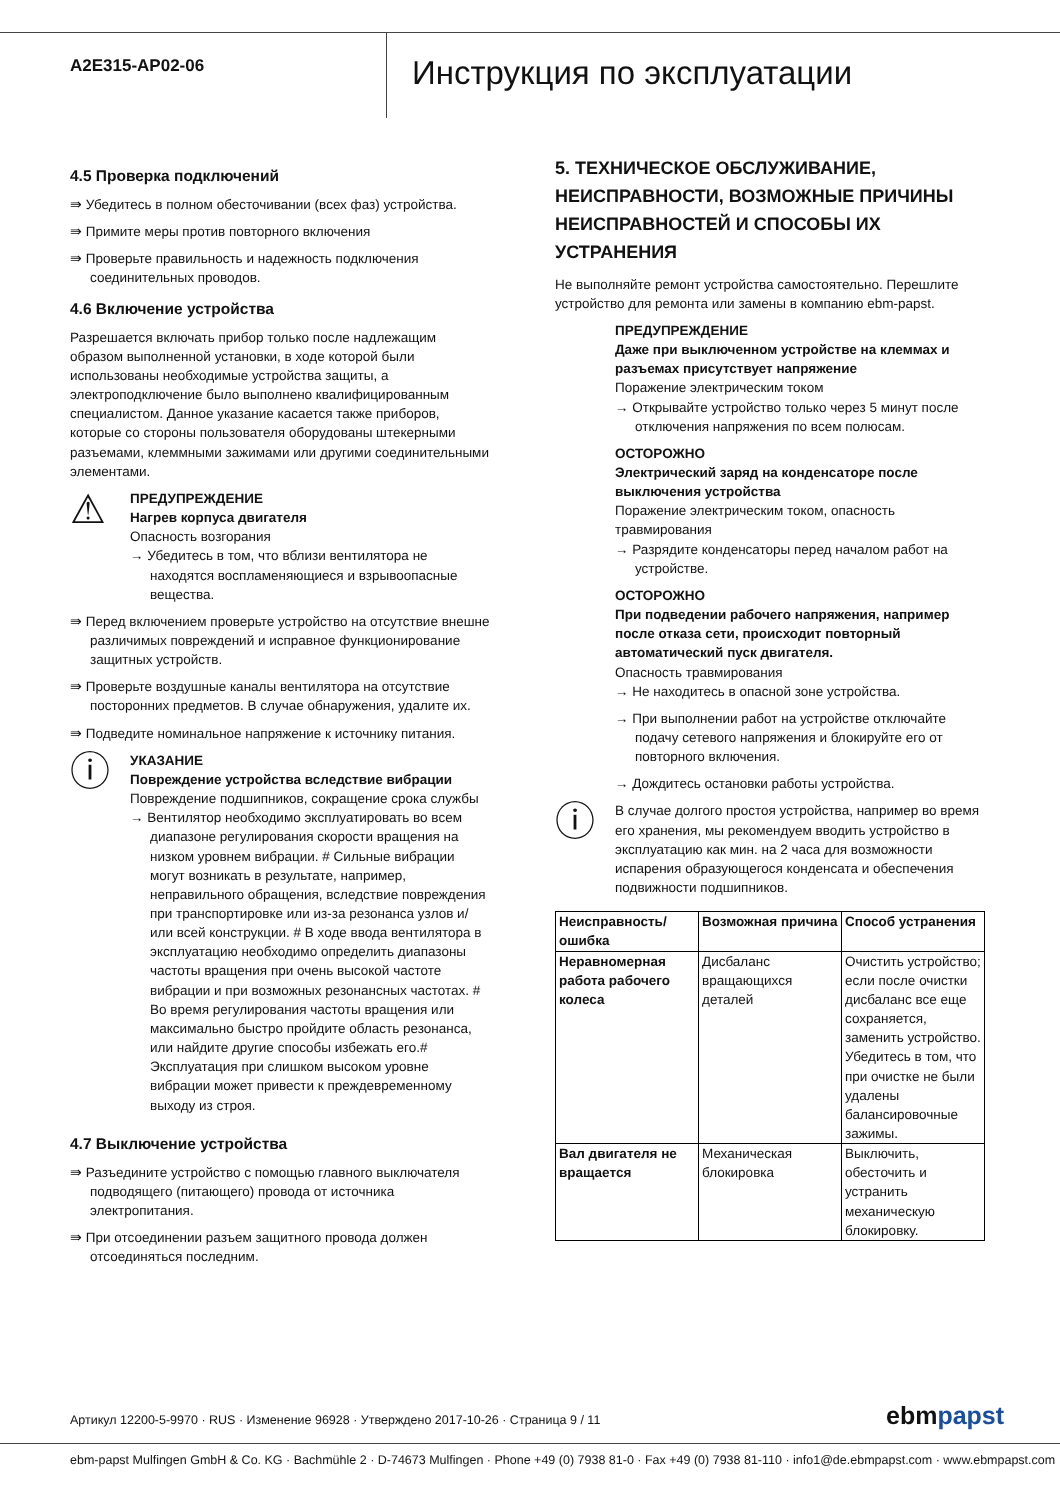A2E315-AP02-06
Инструкция по эксплуатации
4.5 Проверка подключений
⇛ Убедитесь в полном обесточивании (всех фаз) устройства.
⇛ Примите меры против повторного включения
⇛ Проверьте правильность и надежность подключения соединительных проводов.
4.6 Включение устройства
Разрешается включать прибор только после надлежащим образом выполненной установки, в ходе которой были использованы необходимые устройства защиты, а электроподключение было выполнено квалифицированным специалистом. Данное указание касается также приборов, которые со стороны пользователя оборудованы штекерными разъемами, клеммными зажимами или другими соединительными элементами.
⚠
ПРЕДУПРЕЖДЕНИЕ
Нагрев корпуса двигателя
Опасность возгорания
→ Убедитесь в том, что вблизи вентилятора не находятся воспламеняющиеся и взрывоопасные вещества.
⇛ Перед включением проверьте устройство на отсутствие внешне различимых повреждений и исправное функционирование защитных устройств.
⇛ Проверьте воздушные каналы вентилятора на отсутствие посторонних предметов. В случае обнаружения, удалите их.
⇛ Подведите номинальное напряжение к источнику питания.
ⓘ
УКАЗАНИЕ
Повреждение устройства вследствие вибрации
Повреждение подшипников, сокращение срока службы
→ Вентилятор необходимо эксплуатировать во всем диапазоне регулирования скорости вращения на низком уровнем вибрации. # Сильные вибрации могут возникать в результате, например, неправильного обращения, вследствие повреждения при транспортировке или из-за резонанса узлов и/или всей конструкции. # В ходе ввода вентилятора в эксплуатацию необходимо определить диапазоны частоты вращения при очень высокой частоте вибрации и при возможных резонансных частотах. # Во время регулирования частоты вращения или максимально быстро пройдите область резонанса, или найдите другие способы избежать его.# Эксплуатация при слишком высоком уровне вибрации может привести к преждевременному выходу из строя.
4.7 Выключение устройства
⇛ Разъедините устройство с помощью главного выключателя подводящего (питающего) провода от источника электропитания.
⇛ При отсоединении разъем защитного провода должен отсоединяться последним.
5. ТЕХНИЧЕСКОЕ ОБСЛУЖИВАНИЕ, НЕИСПРАВНОСТИ, ВОЗМОЖНЫЕ ПРИЧИНЫ НЕИСПРАВНОСТЕЙ И СПОСОБЫ ИХ УСТРАНЕНИЯ
Не выполняйте ремонт устройства самостоятельно. Перешлите устройство для ремонта или замены в компанию ebm-papst.
ПРЕДУПРЕЖДЕНИЕ
Даже при выключенном устройстве на клеммах и разъемах присутствует напряжение
Поражение электрическим током
→ Открывайте устройство только через 5 минут после отключения напряжения по всем полюсам.
ОСТОРОЖНО
Электрический заряд на конденсаторе после выключения устройства
Поражение электрическим током, опасность травмирования
→ Разрядите конденсаторы перед началом работ на устройстве.
ОСТОРОЖНО
При подведении рабочего напряжения, например после отказа сети, происходит повторный автоматический пуск двигателя.
Опасность травмирования
→ Не находитесь в опасной зоне устройства.
→ При выполнении работ на устройстве отключайте подачу сетевого напряжения и блокируйте его от повторного включения.
→ Дождитесь остановки работы устройства.
ⓘ
В случае долгого простоя устройства, например во время его хранения, мы рекомендуем вводить устройство в эксплуатацию как мин. на 2 часа для возможности испарения образующегося конденсата и обеспечения подвижности подшипников.
| Неисправность/ ошибка | Возможная причина | Способ устранения |
| --- | --- | --- |
| Неравномерная работа рабочего колеса | Дисбаланс вращающихся деталей | Очистить устройство; если после очистки дисбаланс все еще сохраняется, заменить устройство. Убедитесь в том, что при очистке не были удалены балансировочные зажимы. |
| Вал двигателя не вращается | Механическая блокировка | Выключить, обесточить и устранить механическую блокировку. |
Артикул 12200-5-9970 · RUS · Изменение 96928 · Утверждено 2017-10-26 · Страница 9 / 11
ebmpapst
ebm-papst Mulfingen GmbH & Co. KG · Bachmühle 2 · D-74673 Mulfingen · Phone +49 (0) 7938 81-0 · Fax +49 (0) 7938 81-110 · info1@de.ebmpapst.com · www.ebmpapst.com